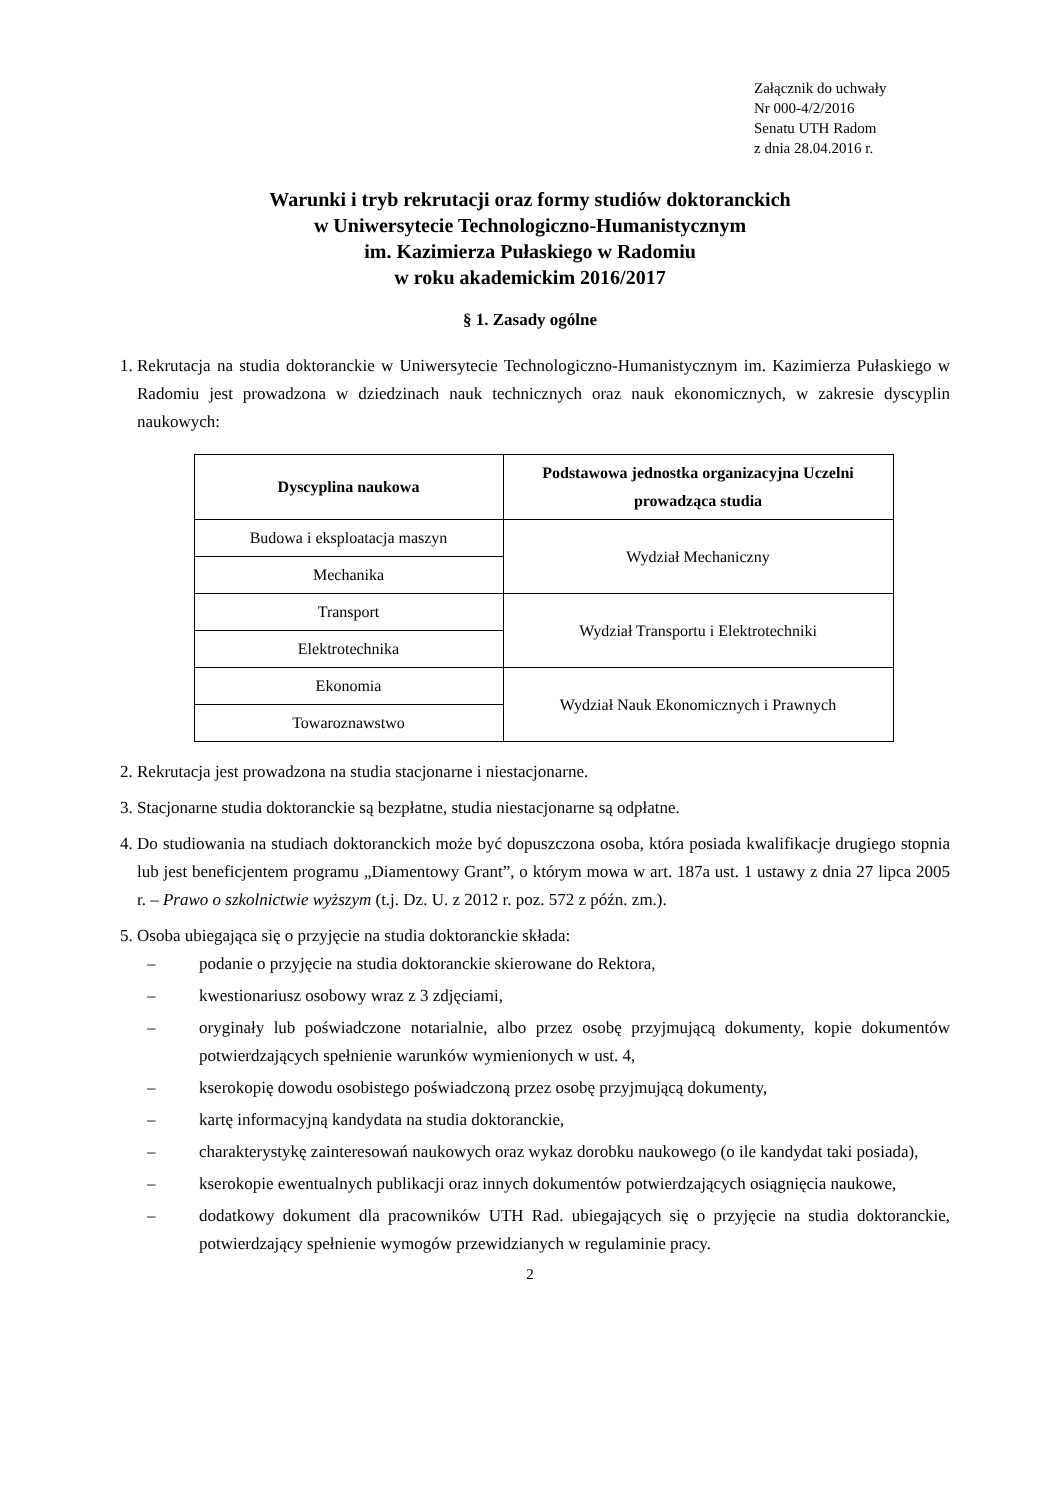Załącznik do uchwały
Nr 000-4/2/2016
Senatu UTH Radom
z dnia 28.04.2016 r.
Warunki i tryb rekrutacji oraz formy studiów doktoranckich
w Uniwersytecie Technologiczno-Humanistycznym
im. Kazimierza Pułaskiego w Radomiu
w roku akademickim 2016/2017
§ 1. Zasady ogólne
1. Rekrutacja na studia doktoranckie w Uniwersytecie Technologiczno-Humanistycznym im. Kazimierza Pułaskiego w Radomiu jest prowadzona w dziedzinach nauk technicznych oraz nauk ekonomicznych, w zakresie dyscyplin naukowych:
| Dyscyplina naukowa | Podstawowa jednostka organizacyjna Uczelni prowadząca studia |
| --- | --- |
| Budowa i eksploatacja maszyn | Wydział Mechaniczny |
| Mechanika | |
| Transport | Wydział Transportu i Elektrotechniki |
| Elektrotechnika | |
| Ekonomia | Wydział Nauk Ekonomicznych i Prawnych |
| Towaroznawstwo | |
2. Rekrutacja jest prowadzona na studia stacjonarne i niestacjonarne.
3. Stacjonarne studia doktoranckie są bezpłatne, studia niestacjonarne są odpłatne.
4. Do studiowania na studiach doktoranckich może być dopuszczona osoba, która posiada kwalifikacje drugiego stopnia lub jest beneficjentem programu „Diamentowy Grant”, o którym mowa w art. 187a ust. 1 ustawy z dnia 27 lipca 2005 r. – Prawo o szkolnictwie wyższym (t.j. Dz. U. z 2012 r. poz. 572 z późn. zm.).
5. Osoba ubiegająca się o przyjęcie na studia doktoranckie składa:
– podanie o przyjęcie na studia doktoranckie skierowane do Rektora,
– kwestionariusz osobowy wraz z 3 zdjęciami,
– oryginały lub poświadczone notarialnie, albo przez osobę przyjmującą dokumenty, kopie dokumentów potwierdzających spełnienie warunków wymienionych w ust. 4,
– kserokopię dowodu osobistego poświadczoną przez osobę przyjmującą dokumenty,
– kartę informacyjną kandydata na studia doktoranckie,
– charakterystykę zainteresowań naukowych oraz wykaz dorobku naukowego (o ile kandydat taki posiada),
– kserokopie ewentualnych publikacji oraz innych dokumentów potwierdzających osiągnięcia naukowe,
– dodatkowy dokument dla pracowników UTH Rad. ubiegających się o przyjęcie na studia doktoranckie, potwierdzający spełnienie wymogów przewidzianych w regulaminie pracy.
2